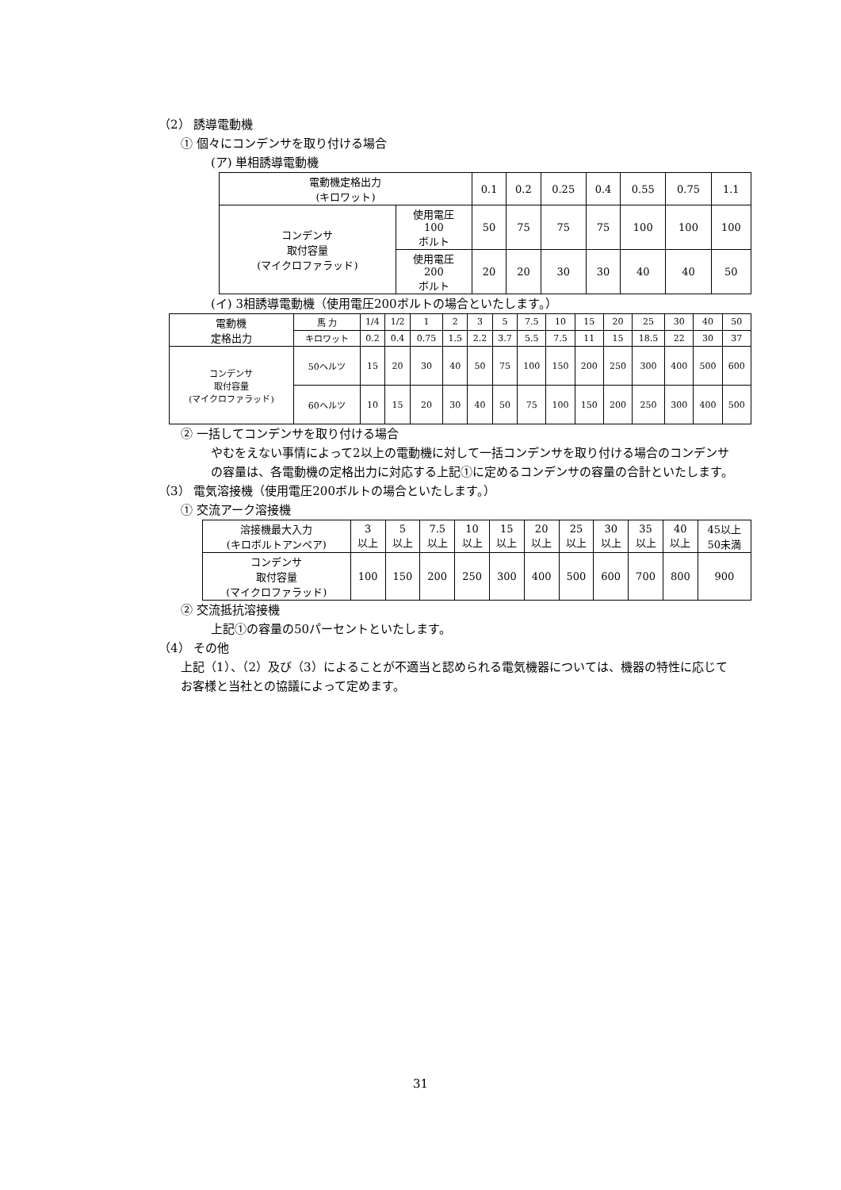（2） 誘導電動機
① 個々にコンデンサを取り付ける場合
(ア) 単相誘導電動機
| 電動機定格出力 (キロワット) | | 0.1 | 0.2 | 0.25 | 0.4 | 0.55 | 0.75 | 1.1 |
| コンデンサ 取付容量 (マイクロファラッド) | 使用電圧 100 ボルト | 50 | 75 | 75 | 75 | 100 | 100 | 100 |
| | 使用電圧 200 ボルト | 20 | 20 | 30 | 30 | 40 | 40 | 50 |
(イ) 3相誘導電動機（使用電圧200ボルトの場合といたします。）
| 電動機 定格出力 | 馬 力 | 1/4 | 1/2 | 1 | 2 | 3 | 5 | 7.5 | 10 | 15 | 20 | 25 | 30 | 40 | 50 |
| | キロワット | 0.2 | 0.4 | 0.75 | 1.5 | 2.2 | 3.7 | 5.5 | 7.5 | 11 | 15 | 18.5 | 22 | 30 | 37 |
| コンデンサ 取付容量 (マイクロファラッド) | 50ヘルツ | 15 | 20 | 30 | 40 | 50 | 75 | 100 | 150 | 200 | 250 | 300 | 400 | 500 | 600 |
| | 60ヘルツ | 10 | 15 | 20 | 30 | 40 | 50 | 75 | 100 | 150 | 200 | 250 | 300 | 400 | 500 |
② 一括してコンデンサを取り付ける場合
やむをえない事情によって2以上の電動機に対して一括コンデンサを取り付ける場合のコンデンサの容量は、各電動機の定格出力に対応する上記①に定めるコンデンサの容量の合計といたします。
（3） 電気溶接機（使用電圧200ボルトの場合といたします。）
① 交流アーク溶接機
| 溶接機最大入力 (キロボルトアンペア) | 3 以上 | 5 以上 | 7.5 以上 | 10 以上 | 15 以上 | 20 以上 | 25 以上 | 30 以上 | 35 以上 | 40 以上 | 45以上 50未満 |
| コンデンサ 取付容量 (マイクロファラッド) | 100 | 150 | 200 | 250 | 300 | 400 | 500 | 600 | 700 | 800 | 900 |
② 交流抵抗溶接機
上記①の容量の50パーセントといたします。
（4） その他
上記（1）、（2）及び（3）によることが不適当と認められる電気機器については、機器の特性に応じてお客様と当社との協議によって定めます。
31